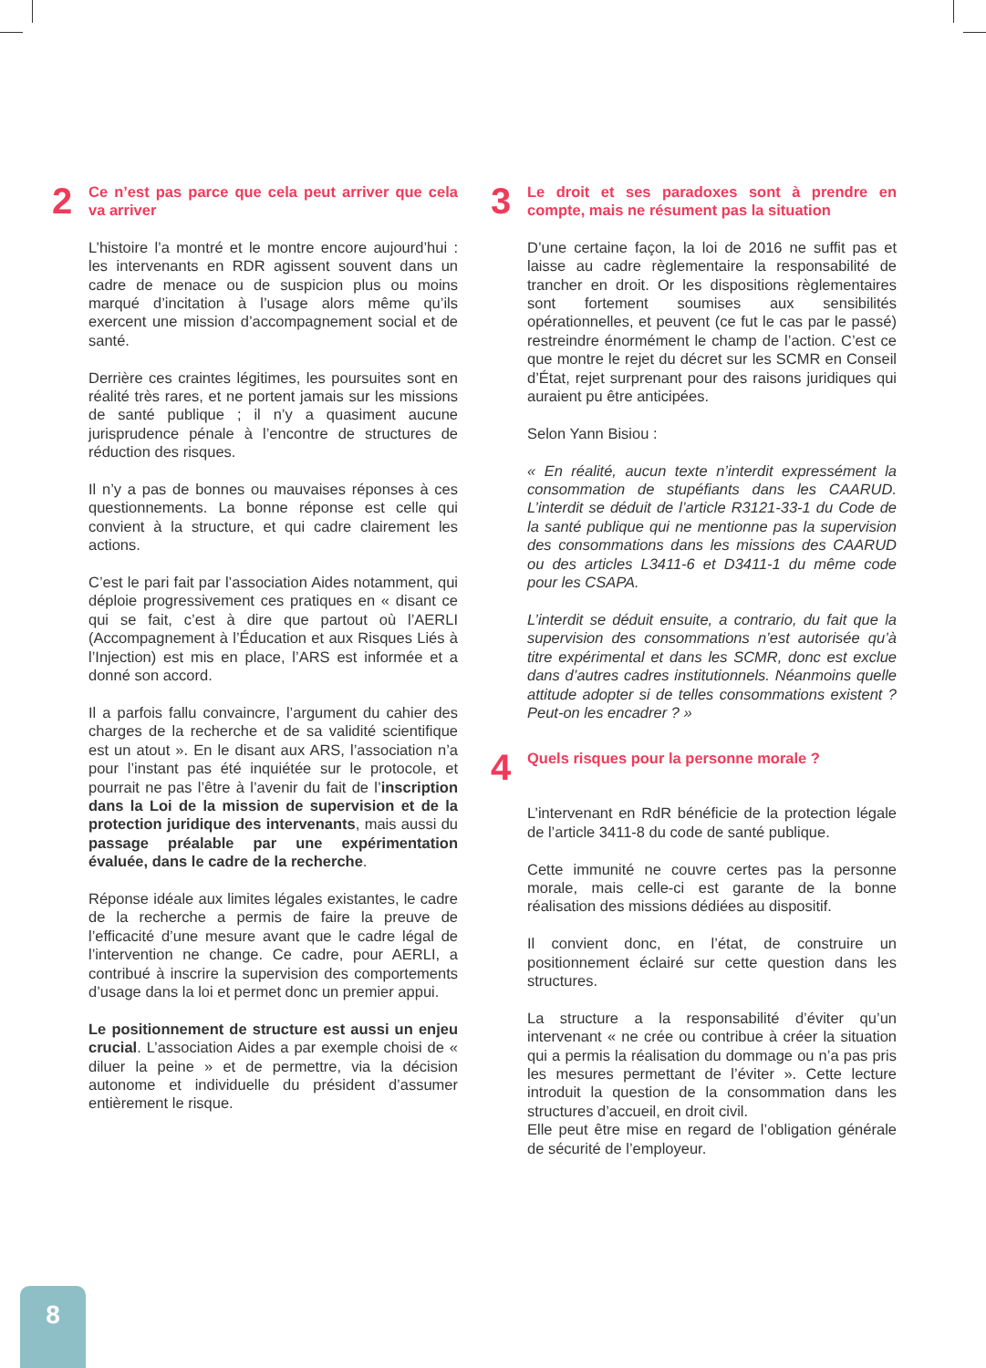2 Ce n’est pas parce que cela peut arriver que cela va arriver
L’histoire l’a montré et le montre encore aujourd’hui : les intervenants en RDR agissent souvent dans un cadre de menace ou de suspicion plus ou moins marqué d’incitation à l’usage alors même qu’ils exercent une mission d’accompagnement social et de santé.
Derrière ces craintes légitimes, les poursuites sont en réalité très rares, et ne portent jamais sur les missions de santé publique ; il n’y a quasiment aucune jurisprudence pénale à l’encontre de structures de réduction des risques.
Il n’y a pas de bonnes ou mauvaises réponses à ces questionnements. La bonne réponse est celle qui convient à la structure, et qui cadre clairement les actions.
C’est le pari fait par l’association Aides notamment, qui déploie progressivement ces pratiques en « disant ce qui se fait, c’est à dire que partout où l’AERLI (Accompagnement à l’Éducation et aux Risques Liés à l’Injection) est mis en place, l’ARS est informée et a donné son accord.
Il a parfois fallu convaincre, l’argument du cahier des charges de la recherche et de sa validité scientifique est un atout ». En le disant aux ARS, l’association n’a pour l’instant pas été inquiétée sur le protocole, et pourrait ne pas l’être à l’avenir du fait de l’inscription dans la Loi de la mission de supervision et de la protection juridique des intervenants, mais aussi du passage préalable par une expérimentation évaluée, dans le cadre de la recherche.
Réponse idéale aux limites légales existantes, le cadre de la recherche a permis de faire la preuve de l’efficacité d’une mesure avant que le cadre légal de l’intervention ne change. Ce cadre, pour AERLI, a contribué à inscrire la supervision des comportements d’usage dans la loi et permet donc un premier appui.
Le positionnement de structure est aussi un enjeu crucial. L’association Aides a par exemple choisi de « diluer la peine » et de permettre, via la décision autonome et individuelle du président d’assumer entièrement le risque.
3 Le droit et ses paradoxes sont à prendre en compte, mais ne résument pas la situation
D’une certaine façon, la loi de 2016 ne suffit pas et laisse au cadre règlementaire la responsabilité de trancher en droit. Or les dispositions règlementaires sont fortement soumises aux sensibilités opérationnelles, et peuvent (ce fut le cas par le passé) restreindre énormément le champ de l’action. C’est ce que montre le rejet du décret sur les SCMR en Conseil d’État, rejet surprenant pour des raisons juridiques qui auraient pu être anticipées.
Selon Yann Bisiou :
« En réalité, aucun texte n’interdit expressément la consommation de stupéfiants dans les CAARUD. L’interdit se déduit de l’article R3121-33-1 du Code de la santé publique qui ne mentionne pas la supervision des consommations dans les missions des CAARUD ou des articles L3411-6 et D3411-1 du même code pour les CSAPA.
L’interdit se déduit ensuite, a contrario, du fait que la supervision des consommations n’est autorisée qu’à titre expérimental et dans les SCMR, donc est exclue dans d’autres cadres institutionnels. Néanmoins quelle attitude adopter si de telles consommations existent ? Peut-on les encadrer ? »
4 Quels risques pour la personne morale ?
L’intervenant en RdR bénéficie de la protection légale de l’article 3411-8 du code de santé publique.
Cette immunité ne couvre certes pas la personne morale, mais celle-ci est garante de la bonne réalisation des missions dédiées au dispositif.
Il convient donc, en l’état, de construire un positionnement éclairé sur cette question dans les structures.
La structure a la responsabilité d’éviter qu’un intervenant « ne crée ou contribue à créer la situation qui a permis la réalisation du dommage ou n’a pas pris les mesures permettant de l’éviter ». Cette lecture introduit la question de la consommation dans les structures d’accueil, en droit civil.
Elle peut être mise en regard de l’obligation générale de sécurité de l’employeur.
8